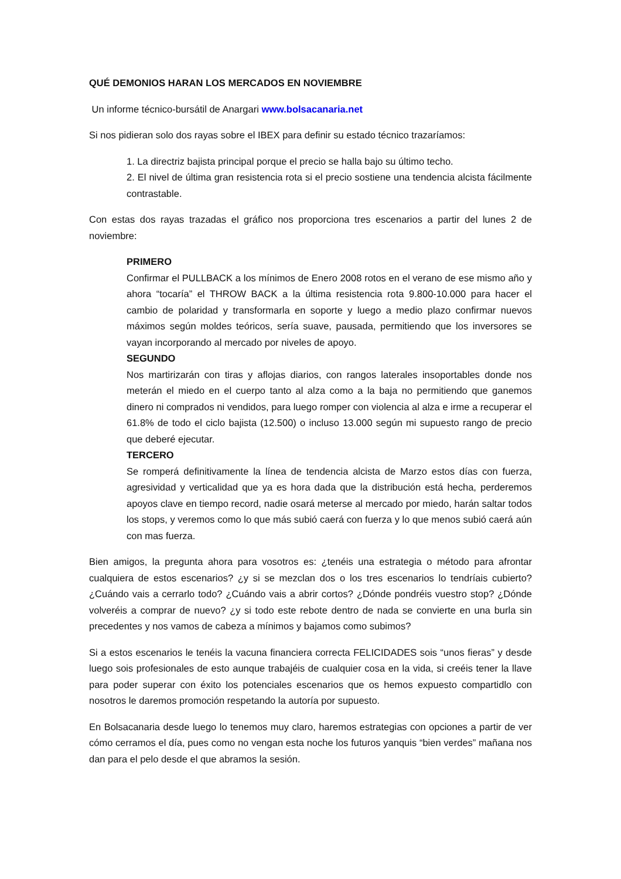QUÉ DEMONIOS HARAN LOS MERCADOS EN NOVIEMBRE
Un informe técnico-bursátil de Anargari www.bolsacanaria.net
Si nos pidieran solo dos rayas sobre el IBEX para definir su estado técnico trazaríamos:
1. La directriz bajista principal porque el precio se halla bajo su último techo.
2. El nivel de última gran resistencia rota si el precio sostiene una tendencia alcista fácilmente contrastable.
Con estas dos rayas trazadas el gráfico nos proporciona tres escenarios a partir del lunes 2 de noviembre:
PRIMERO
Confirmar el PULLBACK a los mínimos de Enero 2008 rotos en el verano de ese mismo año y ahora “tocaría” el THROW BACK a la última resistencia rota 9.800-10.000 para hacer el cambio de polaridad y transformarla en soporte y luego a medio plazo confirmar nuevos máximos según moldes teóricos, sería suave, pausada, permitiendo que los inversores se vayan incorporando al mercado por niveles de apoyo.
SEGUNDO
Nos martirizarán con tiras y aflojas diarios, con rangos laterales insoportables donde nos meterán el miedo en el cuerpo tanto al alza como a la baja no permitiendo que ganemos dinero ni comprados ni vendidos, para luego romper con violencia al alza e irme a recuperar el 61.8% de todo el ciclo bajista (12.500) o incluso 13.000 según mi supuesto rango de precio que deberé ejecutar.
TERCERO
Se romperá definitivamente la línea de tendencia alcista de Marzo estos días con fuerza, agresividad y verticalidad que ya es hora dada que la distribución está hecha, perderemos apoyos clave en tiempo record, nadie osará meterse al mercado por miedo, harán saltar todos los stops, y veremos como lo que más subió caerá con fuerza y lo que menos subió caerá aún con mas fuerza.
Bien amigos, la pregunta ahora para vosotros es: ¿tenéis una estrategia o método para afrontar cualquiera de estos escenarios? ¿y si se mezclan dos o los tres escenarios lo tendríais cubierto? ¿Cuándo vais a cerrarlo todo? ¿Cuándo vais a abrir cortos? ¿Dónde pondréis vuestro stop? ¿Dónde volveréis a comprar de nuevo? ¿y si todo este rebote dentro de nada se convierte en una burla sin precedentes y nos vamos de cabeza a mínimos y bajamos como subimos?
Si a estos escenarios le tenéis la vacuna financiera correcta FELICIDADES sois “unos fieras” y desde luego sois profesionales de esto aunque trabajéis de cualquier cosa en la vida, si creéis tener la llave para poder superar con éxito los potenciales escenarios que os hemos expuesto compartidlo con nosotros le daremos promoción respetando la autoría por supuesto.
En Bolsacanaria desde luego lo tenemos muy claro, haremos estrategias con opciones a partir de ver cómo cerramos el día, pues como no vengan esta noche los futuros yanquis “bien verdes” mañana nos dan para el pelo desde el que abramos la sesión.